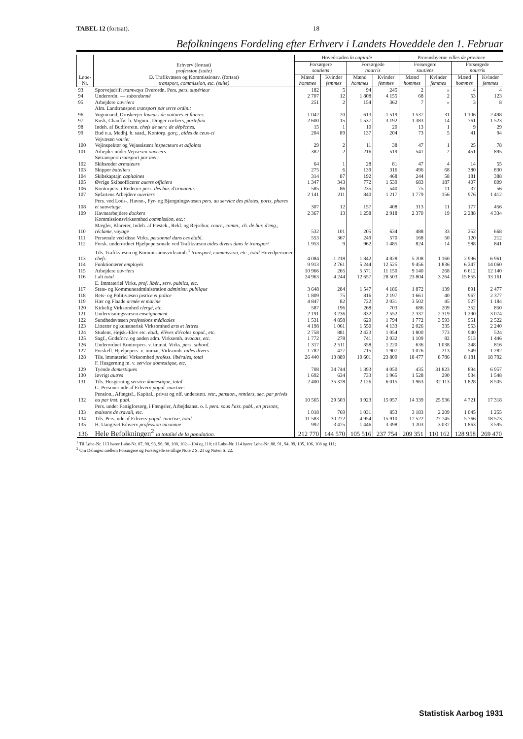TABEL 12 (fortsat). 18
Befolkningens Fordeling efter Erhverv i Landets Hoveddele den 1. Februar
| Løbe-Nr. | Erhverv (fortsat) profession (suite) D. Trafikvæsen og Kommissionsv. (fortsat) transport, commission, etc. (suite) | Hovedstaden la capitale | | | | Provinsbyerne villes de province | | | |
| --- | --- | --- | --- | --- | --- | --- | --- | --- | --- |
| | | Forsørgere soutiens | | Forsørgede nourris | | Forsørgere soutiens | | Forsørgede nourris | |
| | | Mænd hommes | Kvinder femmes | Mænd hommes | Kvinder femmes | Mænd hommes | Kvinder femmes | Mænd hommes | Kvinder femmes |
| 93 | Sporvejsdrift tramways Overordn. Pers. pers. supérieur | 182 | 5 | 94 | 245 | 2 | » | 4 | 4 |
| 94 | Underordn. — subordonné | 2 707 | 12 | 1 808 | 4 155 | 68 | 2 | 53 | 123 |
| 95 | Arbejdere ouvriers | 251 | 2 | 154 | 362 | 7 | » | 3 | 8 |
| | Alm. Landtransport transport par terre ordin.: | | | | | | | | |
| 96 | Vognmand, Droskeejer loueurs de voitures et fiacres. | 1 042 | 20 | 613 | 1 519 | 1 537 | 31 | 1 106 | 2 498 |
| 97 | Kusk, Chauffør h. Vognm., Drager cochers, portefaix | 2 600 | 15 | 1 537 | 3 192 | 1 383 | 14 | 761 | 1 523 |
| 98 | Indeh. af Budforretn. chefs de serv. de dépêches. | 15 | 1 | 10 | 20 | 13 | 1 | 9 | 29 |
| 99 | Bud o.a. Medhj. h. saad., Kontorp. garç., aides de ceux-ci | 204 | 89 | 137 | 204 | 73 | 5 | 41 | 94 |
| | Vejvæsen voirie: | | | | | | | | |
| 100 | Vejinspektør og Vejassistent inspecteurs et adjoints | 29 | 2 | 11 | 38 | 47 | 1 | 25 | 78 |
| 101 | Arbejder under Vejvæsen ouvriers | 382 | 2 | 216 | 519 | 541 | 2 | 451 | 895 |
| | Søtransport transport par mer: | | | | | | | | |
| 102 | Skibsreder armateurs | 64 | 1 | 28 | 81 | 47 | 4 | 14 | 55 |
| 103 | Skipper bateliers | 275 | 6 | 139 | 316 | 496 | 68 | 380 | 830 |
| 104 | Skibskaptajn capitaines | 314 | 87 | 192 | 468 | 244 | 58 | 181 | 388 |
| 105 | Øvrige Skibsofficerer autres officiers | 1 347 | 343 | 772 | 1 539 | 683 | 187 | 407 | 809 |
| 106 | Kontorpers. i Rederier pers. des bur. d'armateur. | 585 | 86 | 235 | 540 | 75 | 11 | 37 | 56 |
| 107 | Søfartens Arbejdere ouvriers | 2 141 | 211 | 840 | 1 217 | 1 779 | 156 | 976 | 1 412 |
| 108 | Pers. ved Lods-, Havne-, Fyr- og Bjærgningsvæsen pers. au service des pilotes, ports, phares et sauvetage. | 307 | 12 | 157 | 408 | 313 | 11 | 177 | 456 |
| 109 | Havnearbejdere dockers | 2 367 | 13 | 1 258 | 2 918 | 2 370 | 19 | 2 288 | 4 334 |
| | Kommissionsvirksomhed commission, etc.: | | | | | | | | |
| 110 | Mægler, Klarerer, Indeh. af Fæstek., Rekl. og Rejsebur. court., comm., ch. de bur. d'eng., réclame, voyage | 532 | 101 | 205 | 634 | 488 | 33 | 252 | 668 |
| 111 | Personale ved disse Virks. personnel dans ces établ. | 553 | 367 | 249 | 570 | 168 | 50 | 120 | 212 |
| 112 | Forsk. underordnet Hjælpepersonale ved Trafikvæsen aides divers dans le transport | 1 953 | 9 | 962 | 1 485 | 824 | 14 | 588 | 841 |
| 113 | Tils. Trafikvæsen og Kommissionsvirksomh.<sup>1</sup> transport, commission, etc., total Hovedpersoner chefs | 4 084 | 1 218 | 1 842 | 4 828 | 5 208 | 1 160 | 2 996 | 6 961 |
| 114 | Funktionærer employés | 9 913 | 2 761 | 5 244 | 12 525 | 9 456 | 1 836 | 6 247 | 14 060 |
| 115 | Arbejdere ouvriers | 10 966 | 265 | 5 571 | 11 150 | 9 140 | 268 | 6 612 | 12 140 |
| 116 | I alt total | 24 963 | 4 244 | 12 657 | 28 503 | 23 804 | 3 264 | 15 855 | 33 161 |
| | E. Immateriel Virks. prof. libér., serv. publics, etc. | | | | | | | | |
| 117 | Stats- og Kommuneadministration administr. publique | 3 648 | 284 | 1 547 | 4 186 | 1 872 | 139 | 891 | 2 477 |
| 118 | Rets- og Politivæsen justice et police | 1 809 | 75 | 816 | 2 197 | 1 661 | 40 | 967 | 2 377 |
| 119 | Hær og Flaade armée et marine | 4 847 | 82 | 722 | 2 031 | 3 502 | 45 | 527 | 1 184 |
| 120 | Kirkelig Virksomhed clergé, etc. | 587 | 196 | 268 | 703 | 686 | 209 | 352 | 850 |
| 121 | Undervisningsvæsen enseignement | 2 191 | 3 236 | 832 | 2 552 | 2 337 | 2 319 | 1 290 | 3 074 |
| 122 | Sundhedsvæsen professions médicales | 1 531 | 4 858 | 629 | 1 794 | 1 772 | 3 593 | 951 | 2 522 |
| 123 | Litterær og kunstnerisk Virksomhed arts et lettres | 4 198 | 1 061 | 1 550 | 4 133 | 2 026 | 335 | 953 | 2 240 |
| 124 | Student, Højsk.-Elev etc. étud., élèves d'écoles popul., etc. | 2 758 | 881 | 2 423 | 1 054 | 1 800 | 773 | 940 | 524 |
| 125 | Sagf., Godsforv. og anden adm. Virksomh. avocats, etc. | 1 772 | 278 | 741 | 2 032 | 1 109 | 82 | 513 | 1 446 |
| 126 | Underordnet Kontorpers. v. immat. Virks. pers. subord. | 1 317 | 2 511 | 358 | 1 220 | 636 | 1 038 | 248 | 816 |
| 127 | Forskell. Hjælpepers. v. immat. Virksomh. aides divers | 1 782 | 427 | 715 | 1 907 | 1 076 | 213 | 549 | 1 282 |
| 128 | Tils. immateriel Virksomhed profess. libérales, total | 26 440 | 13 889 | 10 601 | 23 809 | 18 477 | 8 786 | 8 181 | 18 792 |
| | F. Husgerning m. v. service domestique, etc. | | | | | | | | |
| 129 | Tyende domestiques | 708 | 34 744 | 1 393 | 4 050 | 435 | 31 823 | 894 | 6 957 |
| 130 | Iøvrigt autres | 1 692 | 634 | 733 | 1 965 | 1 528 | 290 | 934 | 1 548 |
| 131 | Tils. Husgerning service domestique, total | 2 400 | 35 378 | 2 126 | 6 015 | 1 963 | 32 113 | 1 828 | 8 505 |
| | G. Personer ude af Erhverv popul. inactive: | | | | | | | | |
| 132 | Pension., Aftægtsf., Kapital., privat og off. understøtt. retr., pension., rentiers, sec. par privés ou par inst. publ. | 10 565 | 29 503 | 3 923 | 15 057 | 14 339 | 25 536 | 4 721 | 17 318 |
| 133 | Pers. under Fattigforsorg, i Fængsler, Arbejdsanst. o. l. pers. sous l'ass. publ., en prisons, maisons de travail, etc. | 1 018 | 769 | 1 031 | 853 | 3 183 | 2 209 | 1 045 | 1 255 |
| 134 | Tils. Pers. ude af Erhverv popul. inactive, total | 11 583 | 30 272 | 4 954 | 15 910 | 17 522 | 27 745 | 5 766 | 18 573 |
| 135 | H. Uangivet Erhverv profession inconnue | 992 | 3 475 | 1 446 | 3 398 | 1 203 | 3 037 | 1 863 | 3 595 |
| 136 | Hele Befolkningen<sup>2</sup> la totalité de la population. | 212 770 | 144 570 | 105 516 | 237 754 | 209 351 | 110 162 | 128 958 | 269 470 |
<sup>1</sup> Til Løbe-Nr. 113 hører Løbe-Nr. 87, 90, 93, 96, 98, 100, 102—104 og 110; til Løbe-Nr. 114 hører Løbe-Nr. 88, 91, 94, 99, 105, 106, 108 og 111;
<sup>2</sup> Om Delingen mellem Forsørgere og Forsørgede se tillige Note 2 S. 21 og Noten S. 22.
Statistisk Aarbog 1931